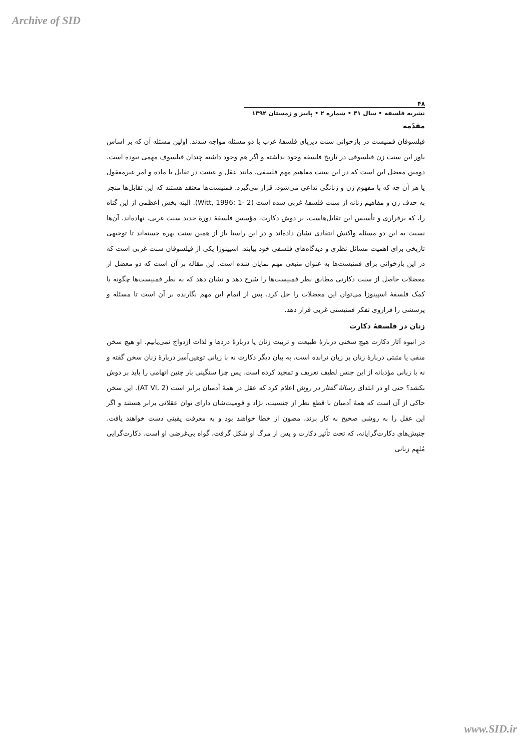Archive of SID
۴۸
نشریه فلسفه • سال ۴۱ • شماره ۲ • پاییز و زمستان ۱۳۹۲
مقدّمه
فیلسوفان فمنیست در بازخوانی سنت دیرپای فلسفهٔ غرب با دو مسئله مواجه شدند. اولین مسئله آن که بر اساس باور این سنت زن فیلسوفی در تاریخ فلسفه وجود نداشته و اگر هم وجود داشته چندان فیلسوف مهمی نبوده است. دومین معضل این است که در این سنت مفاهیم مهم فلسفی، مانند عقل و عینیت در تقابل با ماده و امر غیرمعقول یا هر آن چه که با مفهوم زن و زنانگی تداعی می‌شود، قرار می‌گیرد. فمنیست‌ها معتقد هستند که این تقابل‌ها منجر به حذف زن و مفاهیم زنانه از سنت فلسفهٔ غربی شده است (Witt, 1996: 1- 2). البته بخش اعظمی از این گناه را، که برقراری و تأسیس این تقابل‌هاست، بر دوش دکارت، مؤسس فلسفهٔ دورهٔ جدید سنت غربی، نهاده‌اند. آن‌ها نسبت به این دو مسئله واکنش انتقادی نشان داده‌اند و در این راستا باز از همین سنت بهره جسته‌اند تا توجیهی تاریخی برای اهمیت مسائل نظری و دیدگاه‌های فلسفی خود بیابند. اسپینوزا یکی از فیلسوفان سنت غربی است که در این بازخوانی برای فمنیست‌ها به عنوان منبعی مهم نمایان شده است. این مقاله بر آن است که دو معضل از معضلات حاصل از سنت دکارتی مطابق نظر فمنیست‌ها را شرح دهد و نشان دهد که به نظر فمنیست‌ها چگونه با کمک فلسفهٔ اسپینوزا می‌توان این معضلات را حل کرد. پس از اتمام این مهم نگارنده بر آن است تا مسئله و پرسشی را فراروی تفکر فمنیستی غربی قرار دهد.
زنان در فلسفهٔ دکارت
در انبوه آثار دکارت هیچ سخنی دربارهٔ طبیعت و تربیت زنان یا دربارهٔ دردها و لذات ازدواج نمی‌یابیم. او هیچ سخن منفی یا مثبتی دربارهٔ زنان بر زبان نرانده است. به بیان دیگر دکارت نه با زبانی توهین‌آمیز دربارهٔ زنان سخن گفته و نه با زبانی مؤدبانه از این جنس لطیف تعریف و تمجید کرده است. پس چرا سنگینی بار چنین اتهامی را باید بر دوش بکشد؟ حتی او در ابتدای رسالهٔ گفتار در روش اعلام کرد که عقل در همهٔ آدمیان برابر است (AT VI, 2). این سخن حاکی از آن است که همهٔ آدمیان با قطع نظر از جنسیت، نژاد و قومیت‌شان دارای توان عقلانی برابر هستند و اگر این عقل را به روشی صحیح به کار برند، مصون از خطا خواهند بود و به معرفت یقینی دست خواهند یافت. جنبش‌های دکارت‌گرایانه، که تحت تأثیر دکارت و پس از مرگ او شکل گرفت، گواه بی‌غرضی او است. دکارت‌گرایی مُلهِم زنانی
www.SID.ir